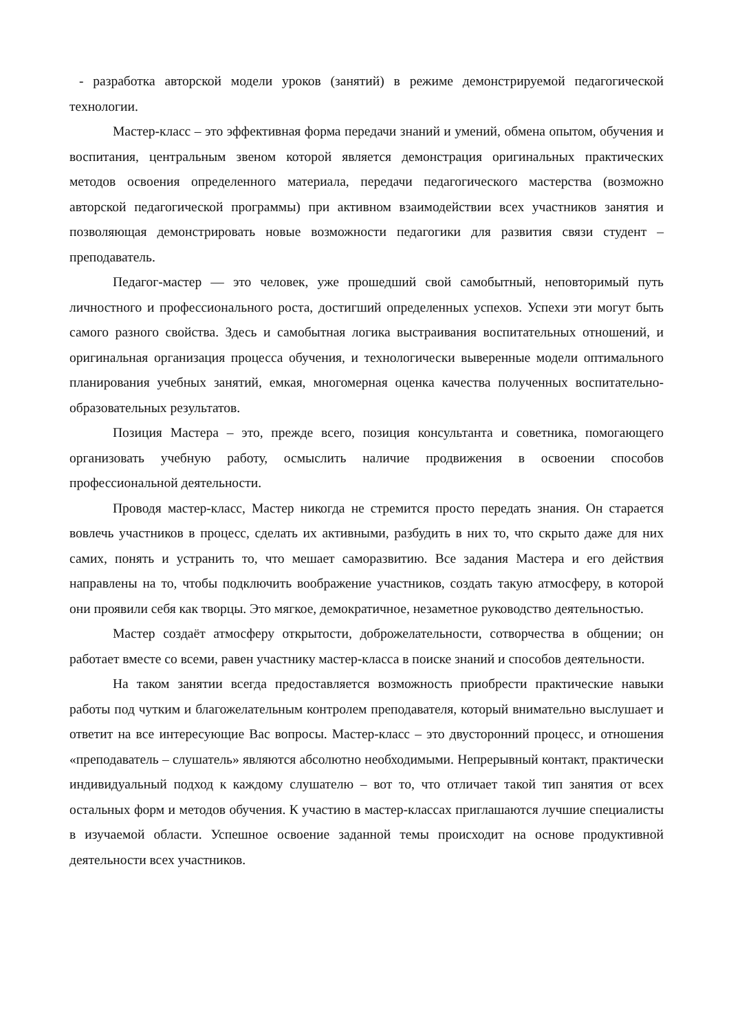- разработка авторской модели уроков (занятий) в режиме демонстрируемой педагогической технологии.
Мастер-класс – это эффективная форма передачи знаний и умений, обмена опытом, обучения и воспитания, центральным звеном которой является демонстрация оригинальных практических методов освоения определенного материала, передачи педагогического мастерства (возможно авторской педагогической программы) при активном взаимодействии всех участников занятия и позволяющая демонстрировать новые возможности педагогики для развития связи студент – преподаватель.
Педагог-мастер — это человек, уже прошедший свой самобытный, неповторимый путь личностного и профессионального роста, достигший определенных успехов. Успехи эти могут быть самого разного свойства. Здесь и самобытная логика выстраивания воспитательных отношений, и оригинальная организация процесса обучения, и технологически выверенные модели оптимального планирования учебных занятий, емкая, многомерная оценка качества полученных воспитательно-образовательных результатов.
Позиция Мастера – это, прежде всего, позиция консультанта и советника, помогающего организовать учебную работу, осмыслить наличие продвижения в освоении способов профессиональной деятельности.
Проводя мастер-класс, Мастер никогда не стремится просто передать знания. Он старается вовлечь участников в процесс, сделать их активными, разбудить в них то, что скрыто даже для них самих, понять и устранить то, что мешает саморазвитию. Все задания Мастера и его действия направлены на то, чтобы подключить воображение участников, создать такую атмосферу, в которой они проявили себя как творцы. Это мягкое, демократичное, незаметное руководство деятельностью.
Мастер создаёт атмосферу открытости, доброжелательности, сотворчества в общении; он работает вместе со всеми, равен участнику мастер-класса в поиске знаний и способов деятельности.
На таком занятии всегда предоставляется возможность приобрести практические навыки работы под чутким и благожелательным контролем преподавателя, который внимательно выслушает и ответит на все интересующие Вас вопросы. Мастер-класс – это двусторонний процесс, и отношения «преподаватель – слушатель» являются абсолютно необходимыми. Непрерывный контакт, практически индивидуальный подход к каждому слушателю – вот то, что отличает такой тип занятия от всех остальных форм и методов обучения. К участию в мастер-классах приглашаются лучшие специалисты в изучаемой области. Успешное освоение заданной темы происходит на основе продуктивной деятельности всех участников.